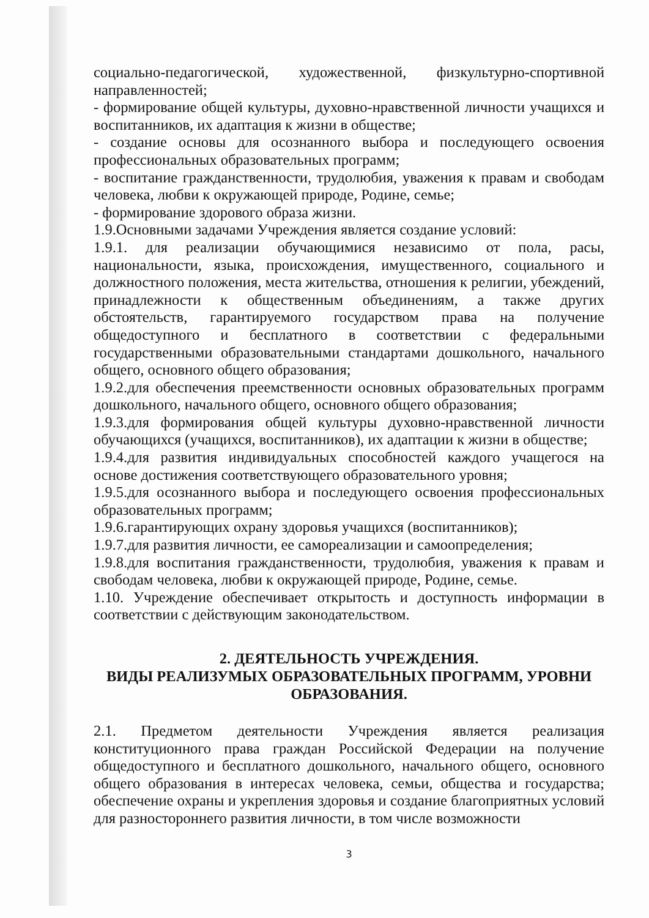социально-педагогической, художественной, физкультурно-спортивной направленностей;
- формирование общей культуры, духовно-нравственной личности учащихся и воспитанников, их адаптация к жизни в обществе;
- создание основы для осознанного выбора и последующего освоения профессиональных образовательных программ;
- воспитание гражданственности, трудолюбия, уважения к правам и свободам человека, любви к окружающей природе, Родине, семье;
- формирование здорового образа жизни.
1.9.Основными задачами Учреждения является создание условий:
1.9.1. для реализации обучающимися независимо от пола, расы, национальности, языка, происхождения, имущественного, социального и должностного положения, места жительства, отношения к религии, убеждений, принадлежности к общественным объединениям, а также других обстоятельств, гарантируемого государством права на получение общедоступного и бесплатного в соответствии с федеральными государственными образовательными стандартами дошкольного, начального общего, основного общего образования;
1.9.2.для обеспечения преемственности основных образовательных программ дошкольного, начального общего, основного общего образования;
1.9.3.для формирования общей культуры духовно-нравственной личности обучающихся (учащихся, воспитанников), их адаптации к жизни в обществе;
1.9.4.для развития индивидуальных способностей каждого учащегося на основе достижения соответствующего образовательного уровня;
1.9.5.для осознанного выбора и последующего освоения профессиональных образовательных программ;
1.9.6.гарантирующих охрану здоровья учащихся (воспитанников);
1.9.7.для развития личности, ее самореализации и самоопределения;
1.9.8.для воспитания гражданственности, трудолюбия, уважения к правам и свободам человека, любви к окружающей природе, Родине, семье.
1.10. Учреждение обеспечивает открытость и доступность информации в соответствии с действующим законодательством.
2. ДЕЯТЕЛЬНОСТЬ УЧРЕЖДЕНИЯ.
ВИДЫ РЕАЛИЗУМЫХ ОБРАЗОВАТЕЛЬНЫХ ПРОГРАММ, УРОВНИ ОБРАЗОВАНИЯ.
2.1. Предметом деятельности Учреждения является реализация конституционного права граждан Российской Федерации на получение общедоступного и бесплатного дошкольного, начального общего, основного общего образования в интересах человека, семьи, общества и государства; обеспечение охраны и укрепления здоровья и создание благоприятных условий для разностороннего развития личности, в том числе возможности
3